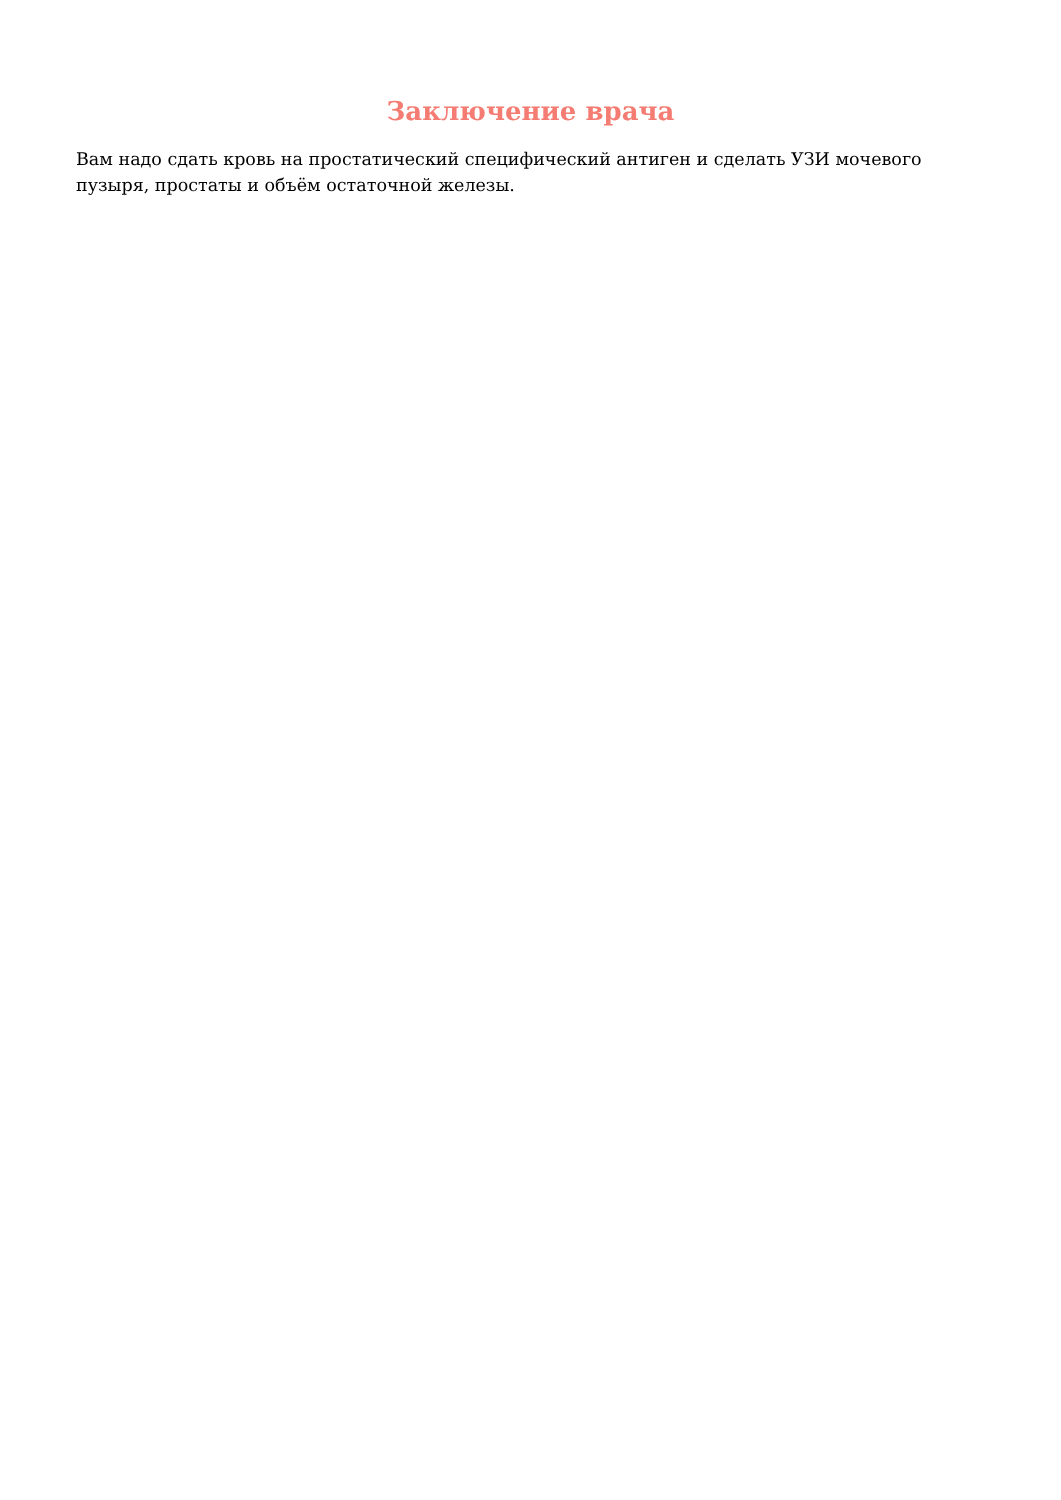Заключение врача
Вам надо сдать кровь на простатический специфический антиген и сделать УЗИ мочевого пузыря, простаты и объём остаточной железы.